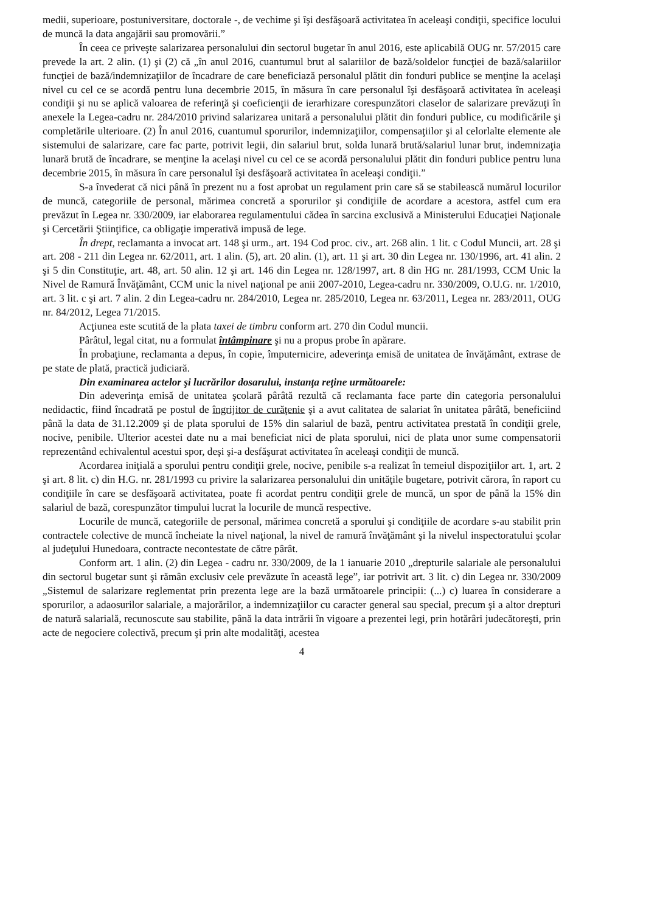medii, superioare, postuniversitare, doctorale -, de vechime şi îşi desfăşoară activitatea în aceleaşi condiţii, specifice locului de muncă la data angajării sau promovării.”
În ceea ce priveşte salarizarea personalului din sectorul bugetar în anul 2016, este aplicabilă OUG nr. 57/2015 care prevede la art. 2 alin. (1) şi (2) că „în anul 2016, cuantumul brut al salariilor de bază/soldelor funcţiei de bază/salariilor funcţiei de bază/indemnizaţiilor de încadrare de care beneficiază personalul plătit din fonduri publice se menţine la acelaşi nivel cu cel ce se acordă pentru luna decembrie 2015, în măsura în care personalul îşi desfăşoară activitatea în aceleaşi condiţii şi nu se aplică valoarea de referinţă şi coeficienţii de ierarhizare corespunzători claselor de salarizare prevăzuţi în anexele la Legea-cadru nr. 284/2010 privind salarizarea unitară a personalului plătit din fonduri publice, cu modificările şi completările ulterioare. (2) În anul 2016, cuantumul sporurilor, indemnizaţiilor, compensaţiilor şi al celorlalte elemente ale sistemului de salarizare, care fac parte, potrivit legii, din salariul brut, solda lunară brută/salariul lunar brut, indemnizaţia lunară brută de încadrare, se menţine la acelaşi nivel cu cel ce se acordă personalului plătit din fonduri publice pentru luna decembrie 2015, în măsura în care personalul îşi desfăşoară activitatea în aceleaşi condiţii.”
S-a învederat că nici până în prezent nu a fost aprobat un regulament prin care să se stabilească numărul locurilor de muncă, categoriile de personal, mărimea concretă a sporurilor şi condiţiile de acordare a acestora, astfel cum era prevăzut în Legea nr. 330/2009, iar elaborarea regulamentului cădea în sarcina exclusivă a Ministerului Educaţiei Naţionale şi Cercetării Ştiinţifice, ca obligaţie imperativă impusă de lege.
În drept, reclamanta a invocat art. 148 şi urm., art. 194 Cod proc. civ., art. 268 alin. 1 lit. c Codul Muncii, art. 28 şi art. 208 - 211 din Legea nr. 62/2011, art. 1 alin. (5), art. 20 alin. (1), art. 11 şi art. 30 din Legea nr. 130/1996, art. 41 alin. 2 şi 5 din Constituţie, art. 48, art. 50 alin. 12 şi art. 146 din Legea nr. 128/1997, art. 8 din HG nr. 281/1993, CCM Unic la Nivel de Ramură Învăţământ, CCM unic la nivel naţional pe anii 2007-2010, Legea-cadru nr. 330/2009, O.U.G. nr. 1/2010, art. 3 lit. c şi art. 7 alin. 2 din Legea-cadru nr. 284/2010, Legea nr. 285/2010, Legea nr. 63/2011, Legea nr. 283/2011, OUG nr. 84/2012, Legea 71/2015.
Acţiunea este scutită de la plata taxei de timbru conform art. 270 din Codul muncii.
Pârâtul, legal citat, nu a formulat întâmpinare şi nu a propus probe în apărare.
În probaţiune, reclamanta a depus, în copie, împuternicire, adeverinţa emisă de unitatea de învăţământ, extrase de pe state de plată, practică judiciară.
Din examinarea actelor şi lucrărilor dosarului, instanţa reţine următoarele:
Din adeverinţa emisă de unitatea şcolară pârâtă rezultă că reclamanta face parte din categoria personalului nedidactic, fiind încadrată pe postul de îngrijitor de curăţenie şi a avut calitatea de salariat în unitatea pârâtă, beneficiind până la data de 31.12.2009 şi de plata sporului de 15% din salariul de bază, pentru activitatea prestată în condiţii grele, nocive, penibile. Ulterior acestei date nu a mai beneficiat nici de plata sporului, nici de plata unor sume compensatorii reprezentând echivalentul acestui spor, deşi şi-a desfăşurat activitatea în aceleaşi condiţii de muncă.
Acordarea iniţială a sporului pentru condiţii grele, nocive, penibile s-a realizat în temeiul dispoziţiilor art. 1, art. 2 şi art. 8 lit. c) din H.G. nr. 281/1993 cu privire la salarizarea personalului din unităţile bugetare, potrivit cărora, în raport cu condiţiile în care se desfăşoară activitatea, poate fi acordat pentru condiţii grele de muncă, un spor de până la 15% din salariul de bază, corespunzător timpului lucrat la locurile de muncă respective.
Locurile de muncă, categoriile de personal, mărimea concretă a sporului şi condiţiile de acordare s-au stabilit prin contractele colective de muncă încheiate la nivel naţional, la nivel de ramură învăţământ şi la nivelul inspectoratului şcolar al judeţului Hunedoara, contracte necontestate de către pârât.
Conform art. 1 alin. (2) din Legea - cadru nr. 330/2009, de la 1 ianuarie 2010 „drepturile salariale ale personalului din sectorul bugetar sunt şi rămân exclusiv cele prevăzute în această lege”, iar potrivit art. 3 lit. c) din Legea nr. 330/2009 „Sistemul de salarizare reglementat prin prezenta lege are la bază următoarele principii: (...) c) luarea în considerare a sporurilor, a adaosurilor salariale, a majorărilor, a indemnizaţiilor cu caracter general sau special, precum şi a altor drepturi de natură salarială, recunoscute sau stabilite, până la data intrării în vigoare a prezentei legi, prin hotărâri judecătoreşti, prin acte de negociere colectivă, precum şi prin alte modalităţi, acestea
4